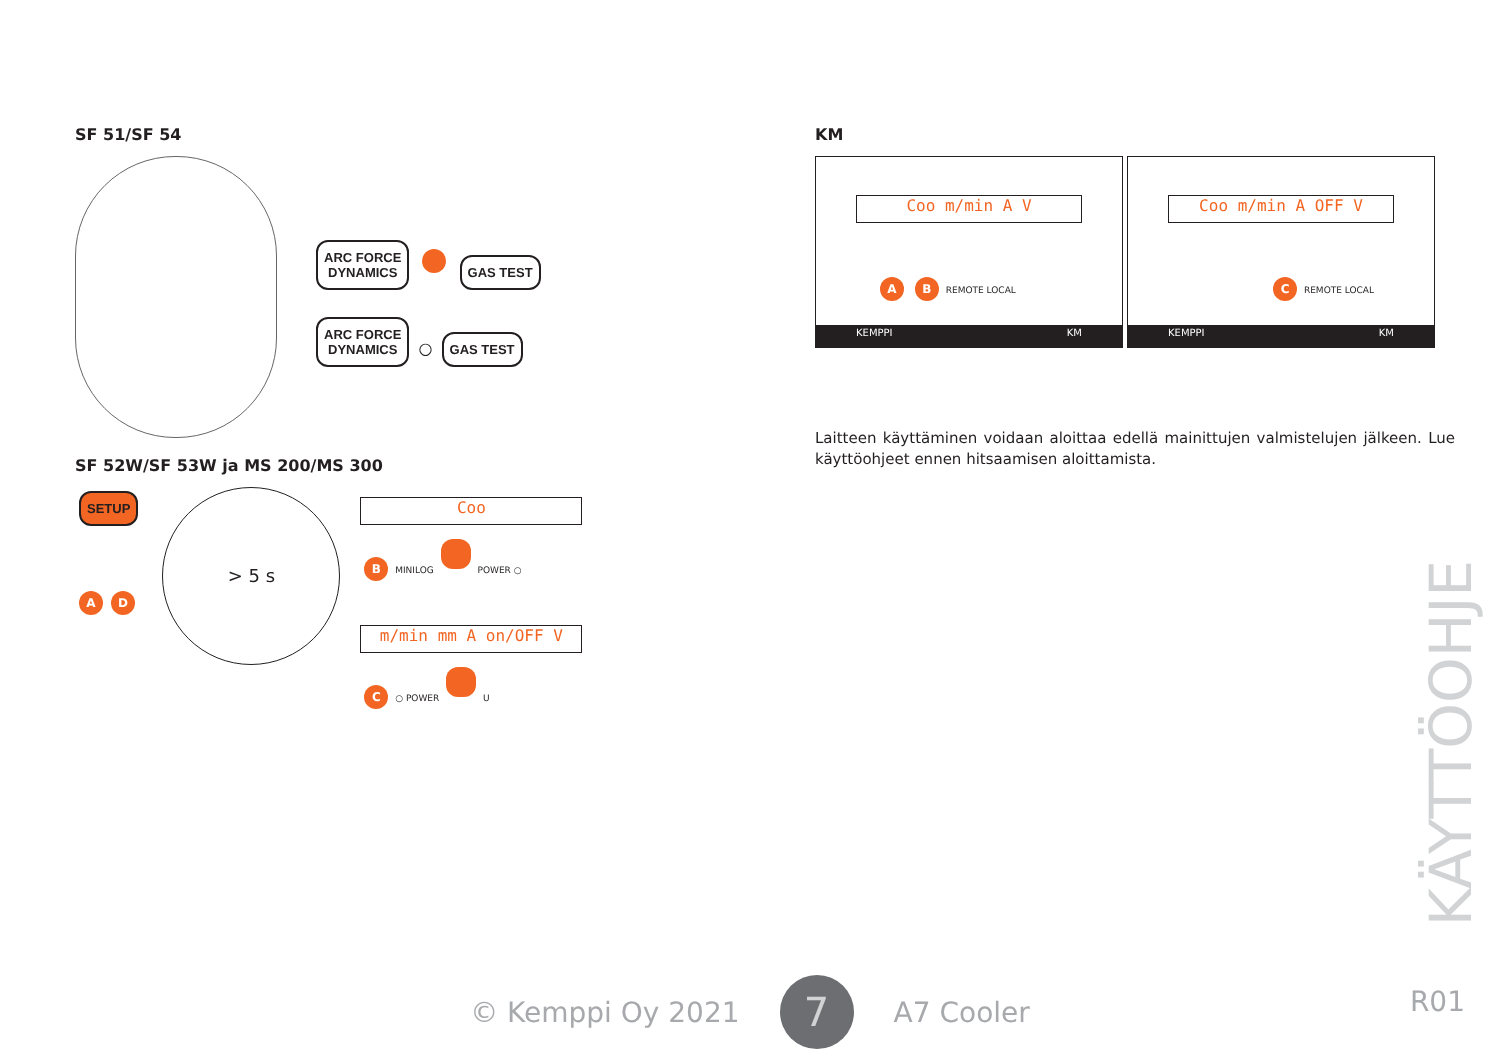SF 51/SF 54
ARC FORCE
DYNAMICS GAS TEST
ARC FORCE
DYNAMICS ○ GAS TEST
SF 52W/SF 53W ja MS 200/MS 300
SETUP
A D
> 5 s
Coo
B MINILOG POWER ○
m/min mm A on/OFF V
C ○ POWER U
KM
Coo m/min A V
A B REMOTE LOCAL
KEMPPI KM
Coo m/min A OFF V
C REMOTE LOCAL
KEMPPI KM
Laitteen käyttäminen voidaan aloittaa edellä mainittujen valmistelujen jälkeen. Lue käyttöohjeet ennen hitsaamisen aloittamista.
© Kemppi Oy 2021 7 A7 Cooler
KÄYTTÖOHJE
R01